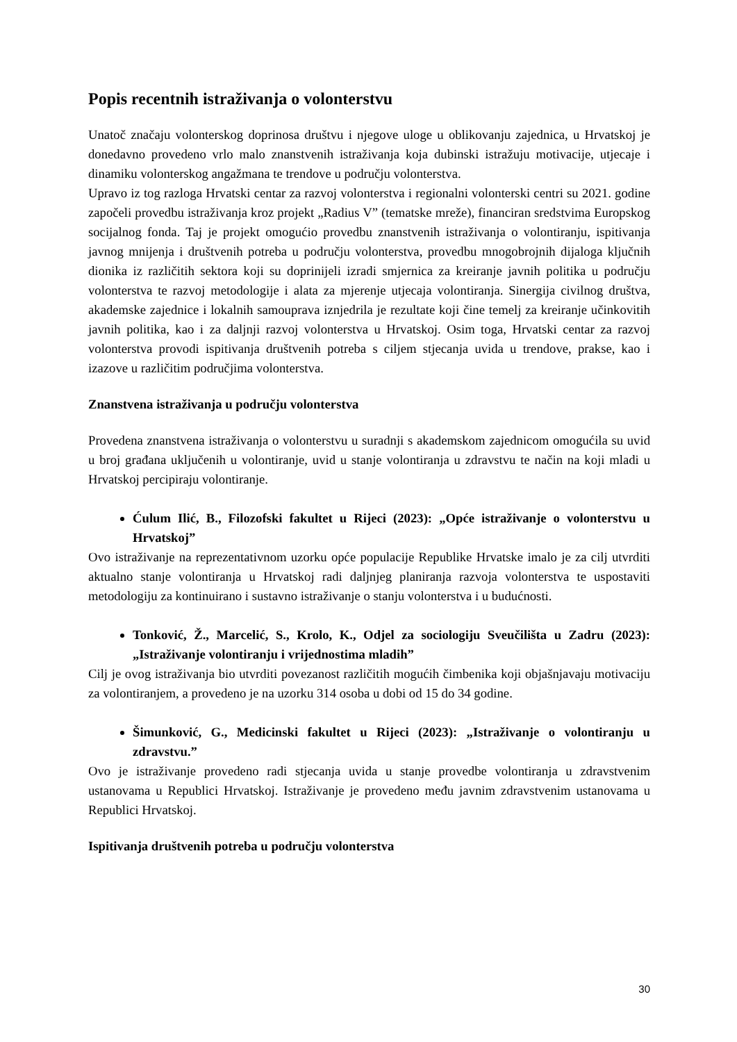Popis recentnih istraživanja o volonterstvu
Unatoč značaju volonterskog doprinosa društvu i njegove uloge u oblikovanju zajednica, u Hrvatskoj je donedavno provedeno vrlo malo znanstvenih istraživanja koja dubinski istražuju motivacije, utjecaje i dinamiku volonterskog angažmana te trendove u području volonterstva.
Upravo iz tog razloga Hrvatski centar za razvoj volonterstva i regionalni volonterski centri su 2021. godine započeli provedbu istraživanja kroz projekt „Radius V” (tematske mreže), financiran sredstvima Europskog socijalnog fonda. Taj je projekt omogućio provedbu znanstvenih istraživanja o volontiranju, ispitivanja javnog mnijenja i društvenih potreba u području volonterstva, provedbu mnogobrojnih dijaloga ključnih dionika iz različitih sektora koji su doprinijeli izradi smjernica za kreiranje javnih politika u području volonterstva te razvoj metodologije i alata za mjerenje utjecaja volontiranja. Sinergija civilnog društva, akademske zajednice i lokalnih samouprava iznjedrila je rezultate koji čine temelj za kreiranje učinkovitih javnih politika, kao i za daljnji razvoj volonterstva u Hrvatskoj. Osim toga, Hrvatski centar za razvoj volonterstva provodi ispitivanja društvenih potreba s ciljem stjecanja uvida u trendove, prakse, kao i izazove u različitim područjima volonterstva.
Znanstvena istraživanja u području volonterstva
Provedena znanstvena istraživanja o volonterstvu u suradnji s akademskom zajednicom omogućila su uvid u broj građana uključenih u volontiranje, uvid u stanje volontiranja u zdravstvu te način na koji mladi u Hrvatskoj percipiraju volontiranje.
Ćulum Ilić, B., Filozofski fakultet u Rijeci (2023): „Opće istraživanje o volonterstvu u Hrvatskoj”
Ovo istraživanje na reprezentativnom uzorku opće populacije Republike Hrvatske imalo je za cilj utvrditi aktualno stanje volontiranja u Hrvatskoj radi daljnjeg planiranja razvoja volonterstva te uspostaviti metodologiju za kontinuirano i sustavno istraživanje o stanju volonterstva i u budućnosti.
Tonković, Ž., Marcelić, S., Krolo, K., Odjel za sociologiju Sveučilišta u Zadru (2023): „Istraživanje volontiranju i vrijednostima mladih”
Cilj je ovog istraživanja bio utvrditi povezanost različitih mogućih čimbenika koji objašnjavaju motivaciju za volontiranjem, a provedeno je na uzorku 314 osoba u dobi od 15 do 34 godine.
Šimunković, G., Medicinski fakultet u Rijeci (2023): „Istraživanje o volontiranju u zdravstvu.”
Ovo je istraživanje provedeno radi stjecanja uvida u stanje provedbe volontiranja u zdravstvenim ustanovama u Republici Hrvatskoj. Istraživanje je provedeno među javnim zdravstvenim ustanovama u Republici Hrvatskoj.
Ispitivanja društvenih potreba u području volonterstva
30